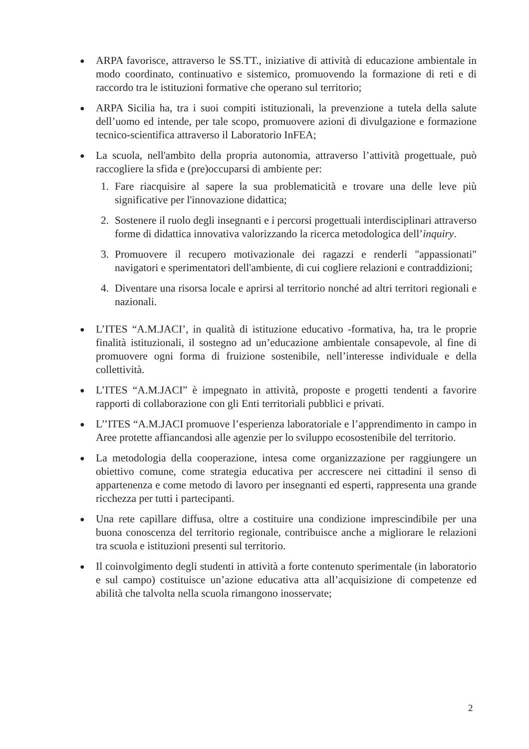● ARPA favorisce, attraverso le SS.TT., iniziative di attività di educazione ambientale in modo coordinato, continuativo e sistemico, promuovendo la formazione di reti e di raccordo tra le istituzioni formative che operano sul territorio;
● ARPA Sicilia ha, tra i suoi compiti istituzionali, la prevenzione a tutela della salute dell’uomo ed intende, per tale scopo, promuovere azioni di divulgazione e formazione tecnico-scientifica attraverso il Laboratorio InFEA;
● La scuola, nell'ambito della propria autonomia, attraverso l’attività progettuale, può raccogliere la sfida e (pre)occuparsi di ambiente per:
1. Fare riacquisire al sapere la sua problematicità e trovare una delle leve più significative per l'innovazione didattica;
2. Sostenere il ruolo degli insegnanti e i percorsi progettuali interdisciplinari attraverso forme di didattica innovativa valorizzando la ricerca metodologica dell’inquiry.
3. Promuovere il recupero motivazionale dei ragazzi e renderli "appassionati" navigatori e sperimentatori dell'ambiente, di cui cogliere relazioni e contraddizioni;
4. Diventare una risorsa locale e aprirsi al territorio nonché ad altri territori regionali e nazionali.
● L’ITES “A.M.JACI’, in qualità di istituzione educativo -formativa, ha, tra le proprie finalità istituzionali, il sostegno ad un’educazione ambientale consapevole, al fine di promuovere ogni forma di fruizione sostenibile, nell’interesse individuale e della collettività.
● L’ITES “A.M.JACI” è impegnato in attività, proposte e progetti tendenti a favorire rapporti di collaborazione con gli Enti territoriali pubblici e privati.
● L’’ITES “A.M.JACI promuove l’esperienza laboratoriale e l’apprendimento in campo in Aree protette affiancandosi alle agenzie per lo sviluppo ecosostenibile del territorio.
● La metodologia della cooperazione, intesa come organizzazione per raggiungere un obiettivo comune, come strategia educativa per accrescere nei cittadini il senso di appartenenza e come metodo di lavoro per insegnanti ed esperti, rappresenta una grande ricchezza per tutti i partecipanti.
● Una rete capillare diffusa, oltre a costituire una condizione imprescindibile per una buona conoscenza del territorio regionale, contribuisce anche a migliorare le relazioni tra scuola e istituzioni presenti sul territorio.
● Il coinvolgimento degli studenti in attività a forte contenuto sperimentale (in laboratorio e sul campo) costituisce un’azione educativa atta all’acquisizione di competenze ed abilità che talvolta nella scuola rimangono inosservate;
2